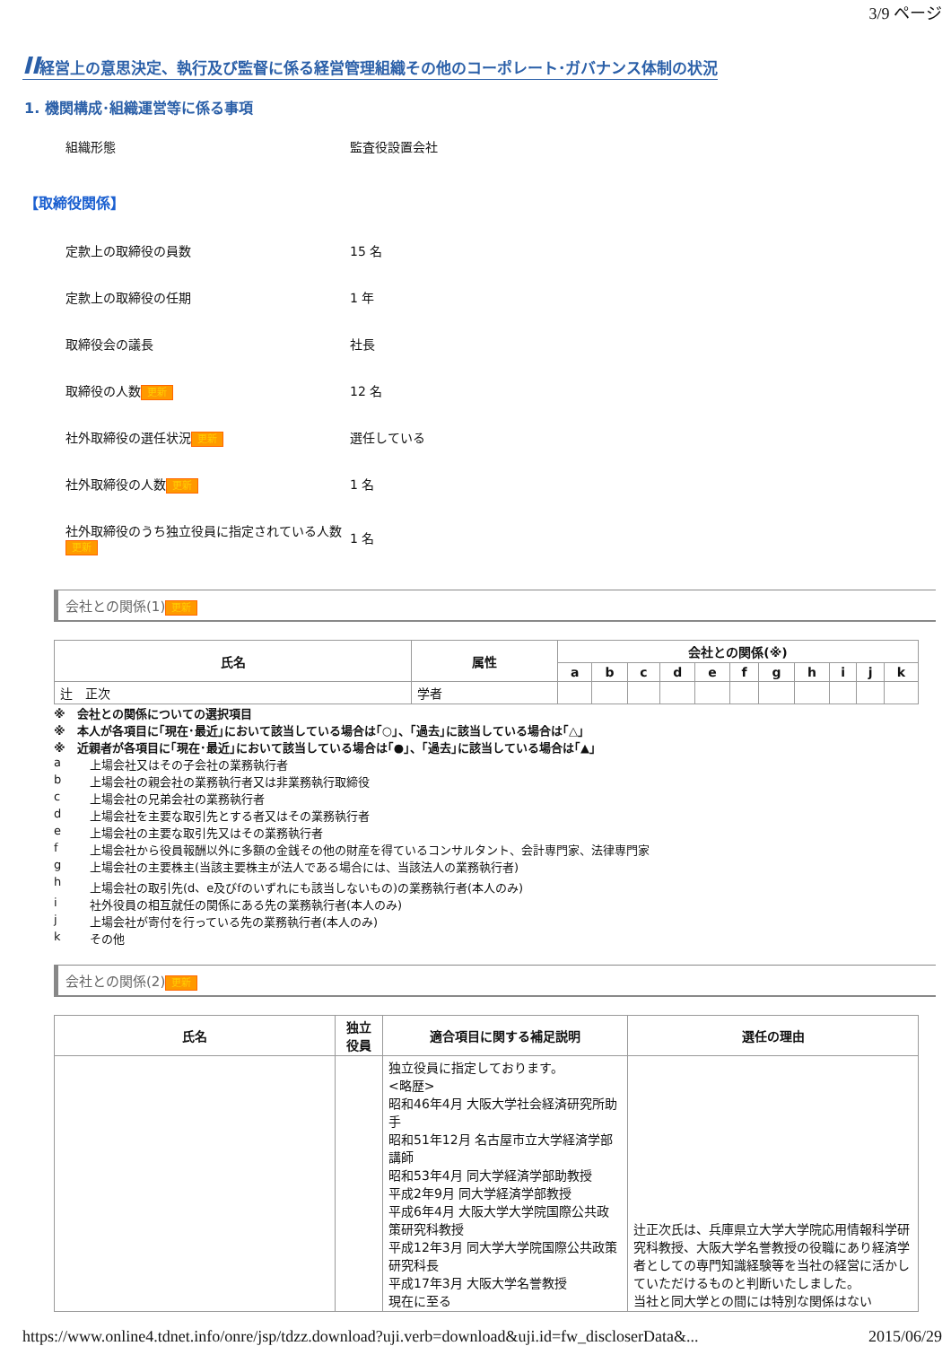3/9 ページ
II経営上の意思決定、執行及び監督に係る経営管理組織その他のコーポレート･ガバナンス体制の状況
1. 機関構成･組織運営等に係る事項
組織形態 監査役設置会社
【取締役関係】
定款上の取締役の員数 15 名
定款上の取締役の任期 1 年
取締役会の議長 社長
取締役の人数 更新
12 名
社外取締役の選任状況 更新
選任している
社外取締役の人数 更新
1 名
社外取締役のうち独立役員に指定されている人数 更新
1 名
会社との関係(1) 更新
| 氏名 | 属性 | 会社との関係(※) | | | | | | | | | | |
| --- | --- | --- | --- | --- | --- | --- | --- | --- | --- | --- | --- | --- |
| | | a | b | c | d | e | f | g | h | i | j | k |
| 辻 正次 | 学者 | | | | | | | | | | | |
※　会社との関係についての選択項目
※　本人が各項目に｢現在･最近｣において該当している場合は｢○｣、｢過去｣に該当している場合は｢△｣
※　近親者が各項目に｢現在･最近｣において該当している場合は｢●｣、｢過去｣に該当している場合は｢▲｣
a 上場会社又はその子会社の業務執行者
b 上場会社の親会社の業務執行者又は非業務執行取締役
c 上場会社の兄弟会社の業務執行者
d 上場会社を主要な取引先とする者又はその業務執行者
e 上場会社の主要な取引先又はその業務執行者
f 上場会社から役員報酬以外に多額の金銭その他の財産を得ているコンサルタント、会計専門家、法律専門家
g 上場会社の主要株主(当該主要株主が法人である場合には、当該法人の業務執行者)
h 上場会社の取引先(d、e及びfのいずれにも該当しないもの)の業務執行者(本人のみ)
i 社外役員の相互就任の関係にある先の業務執行者(本人のみ)
j 上場会社が寄付を行っている先の業務執行者(本人のみ)
k その他
会社との関係(2) 更新
| 氏名 | 独立 役員 | 適合項目に関する補足説明 | 選任の理由 |
| --- | --- | --- | --- |
| | | 独立役員に指定しております。 <略歴> 昭和46年4月 大阪大学社会経済研究所助手 昭和51年12月 名古屋市立大学経済学部講師 昭和53年4月 同大学経済学部助教授 平成2年9月 同大学経済学部教授 平成6年4月 大阪大学大学院国際公共政策研究科教授 平成12年3月 同大学大学院国際公共政策研究科長 平成17年3月 大阪大学名誉教授 現在に至る | 辻正次氏は、兵庫県立大学大学院応用情報科学研究科教授、大阪大学名誉教授の役職にあり経済学者としての専門知識経験等を当社の経営に活かしていただけるものと判断いたしました。 当社と同大学との間には特別な関係はない |
https://www.online4.tdnet.info/onre/jsp/tdzz.download?uji.verb=download&uji.id=fw_discloserData&... 2015/06/29